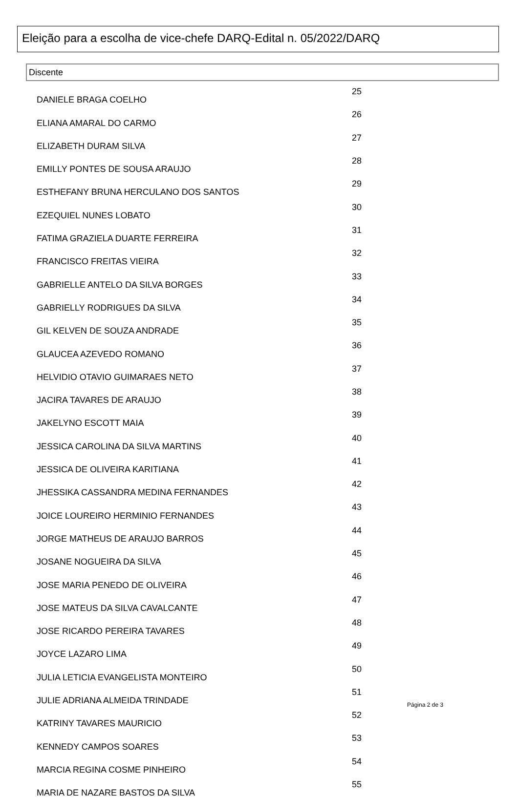Eleição para a escolha de vice-chefe DARQ-Edital n. 05/2022/DARQ
Discente
| DANIELE BRAGA COELHO | 25 |
| ELIANA AMARAL DO CARMO | 26 |
| ELIZABETH DURAM SILVA | 27 |
| EMILLY PONTES DE SOUSA ARAUJO | 28 |
| ESTHEFANY BRUNA HERCULANO DOS SANTOS | 29 |
| EZEQUIEL NUNES LOBATO | 30 |
| FATIMA GRAZIELA DUARTE FERREIRA | 31 |
| FRANCISCO FREITAS VIEIRA | 32 |
| GABRIELLE ANTELO DA SILVA BORGES | 33 |
| GABRIELLY RODRIGUES DA SILVA | 34 |
| GIL KELVEN DE SOUZA ANDRADE | 35 |
| GLAUCEA AZEVEDO ROMANO | 36 |
| HELVIDIO OTAVIO GUIMARAES NETO | 37 |
| JACIRA TAVARES DE ARAUJO | 38 |
| JAKELYNO ESCOTT MAIA | 39 |
| JESSICA CAROLINA DA SILVA MARTINS | 40 |
| JESSICA DE OLIVEIRA KARITIANA | 41 |
| JHESSIKA CASSANDRA MEDINA FERNANDES | 42 |
| JOICE LOUREIRO HERMINIO FERNANDES | 43 |
| JORGE MATHEUS DE ARAUJO BARROS | 44 |
| JOSANE NOGUEIRA DA SILVA | 45 |
| JOSE MARIA PENEDO DE OLIVEIRA | 46 |
| JOSE MATEUS DA SILVA CAVALCANTE | 47 |
| JOSE RICARDO PEREIRA TAVARES | 48 |
| JOYCE LAZARO LIMA | 49 |
| JULIA LETICIA EVANGELISTA MONTEIRO | 50 |
| JULIE ADRIANA ALMEIDA TRINDADE | 51 |
| KATRINY TAVARES MAURICIO | 52 |
| KENNEDY CAMPOS SOARES | 53 |
| MARCIA REGINA COSME PINHEIRO | 54 |
| MARIA DE NAZARE BASTOS DA SILVA | 55 |
Página 2 de 3